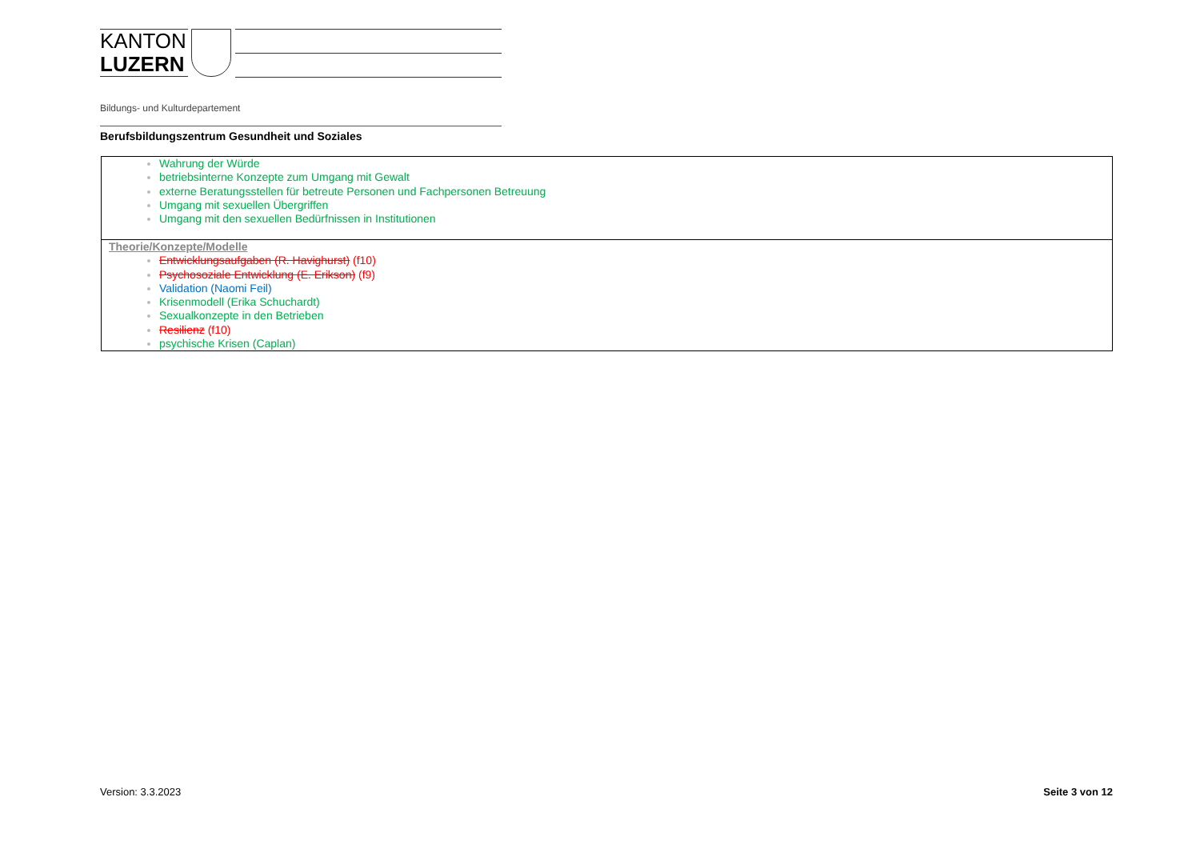KANTON
LUZERN
Bildungs- und Kulturdepartement
Berufsbildungszentrum Gesundheit und Soziales
| Wahrung der Würde betriebsinterne Konzepte zum Umgang mit Gewalt externe Beratungsstellen für betreute Personen und Fachpersonen Betreuung Umgang mit sexuellen Übergriffen Umgang mit den sexuellen Bedürfnissen in Institutionen |
| Theorie/Konzepte/Modelle Entwicklungsaufgaben (R. Havighurst) (f10) Psychosoziale Entwicklung (E. Erikson) (f9) Validation (Naomi Feil) Krisenmodell (Erika Schuchardt) Sexualkonzepte in den Betrieben Resilienz (f10) psychische Krisen (Caplan) |
Version: 3.3.2023 Seite 3 von 12